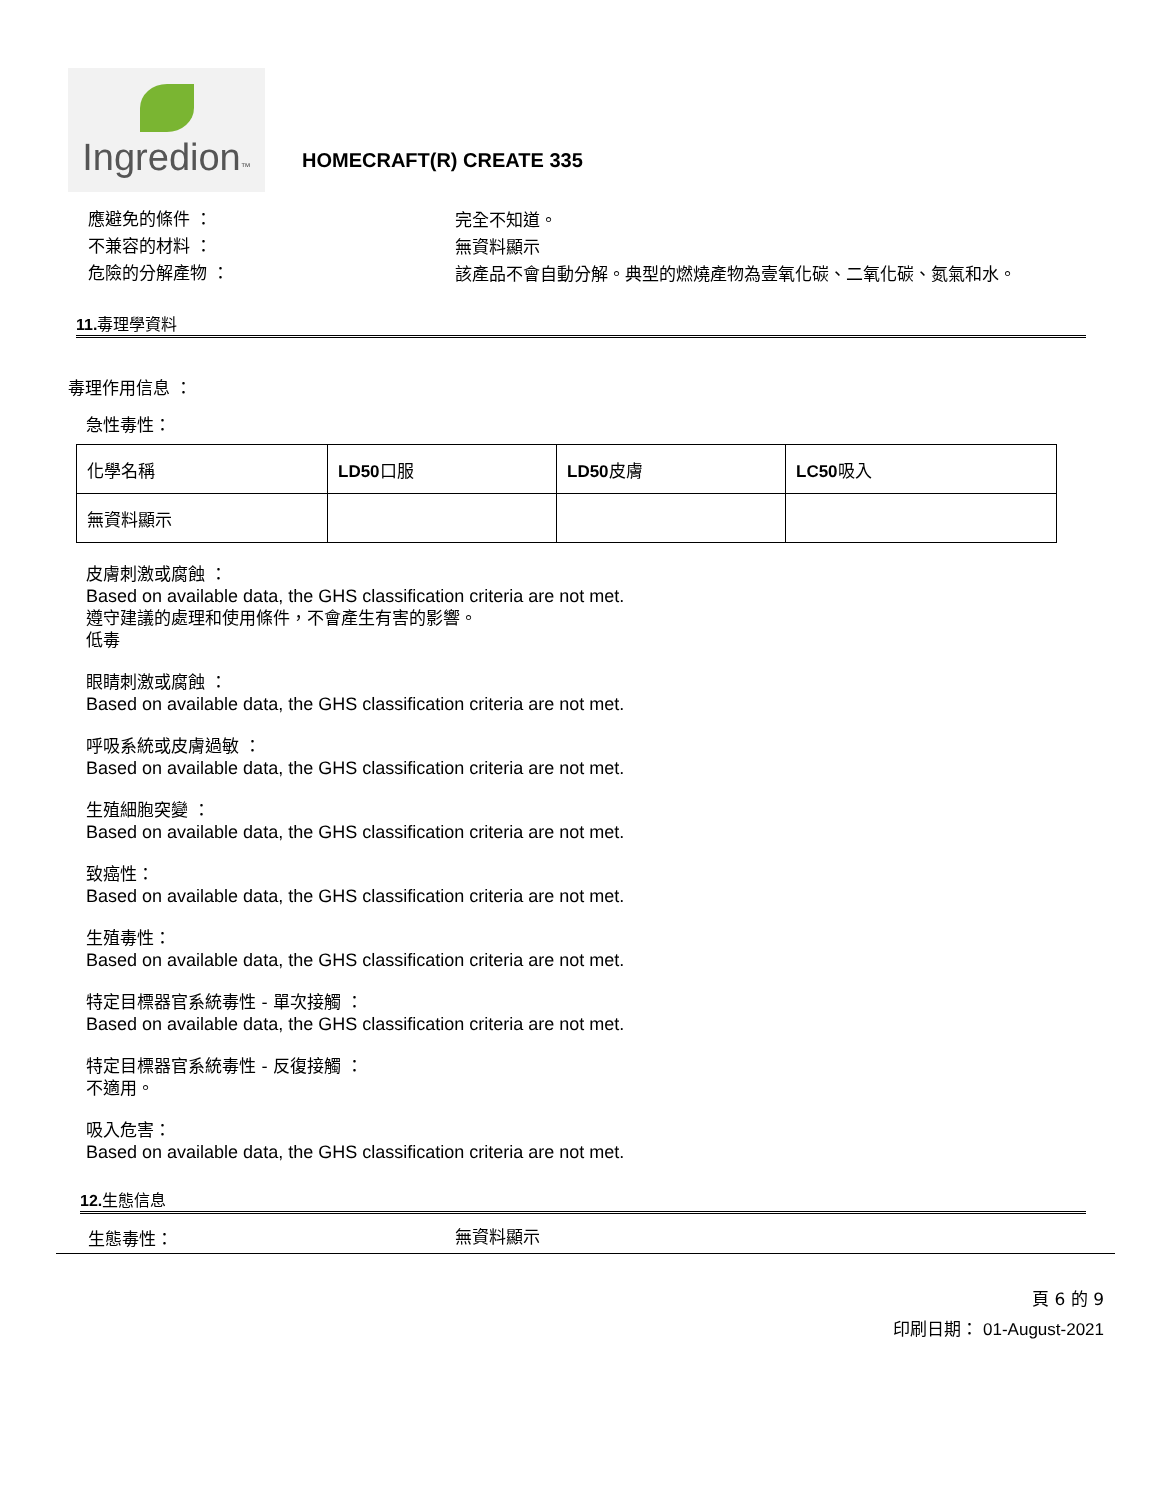Ingredion™
HOMECRAFT(R) CREATE 335
應避免的條件 ：
完全不知道。
不兼容的材料 ：
無資料顯示
危險的分解產物 ：
該產品不會自動分解。典型的燃燒產物為壹氧化碳、二氧化碳、氮氣和水。
11. 毒理學資料
毒理作用信息 ：
急性毒性：
| 化學名稱 | LD50 口服 | LD50 皮膚 | LC50 吸入 |
| 無資料顯示 | | | |
皮膚刺激或腐蝕 ：
Based on available data, the GHS classification criteria are not met.
遵守建議的處理和使用條件，不會產生有害的影響。
低毒
眼睛刺激或腐蝕 ：
Based on available data, the GHS classification criteria are not met.
呼吸系統或皮膚過敏 ：
Based on available data, the GHS classification criteria are not met.
生殖細胞突變 ：
Based on available data, the GHS classification criteria are not met.
致癌性：
Based on available data, the GHS classification criteria are not met.
生殖毒性：
Based on available data, the GHS classification criteria are not met.
特定目標器官系統毒性 - 單次接觸 ：
Based on available data, the GHS classification criteria are not met.
特定目標器官系統毒性 - 反復接觸 ：
不適用。
吸入危害：
Based on available data, the GHS classification criteria are not met.
12. 生態信息
生態毒性：
無資料顯示
頁 6 的 9
印刷日期： 01-August-2021